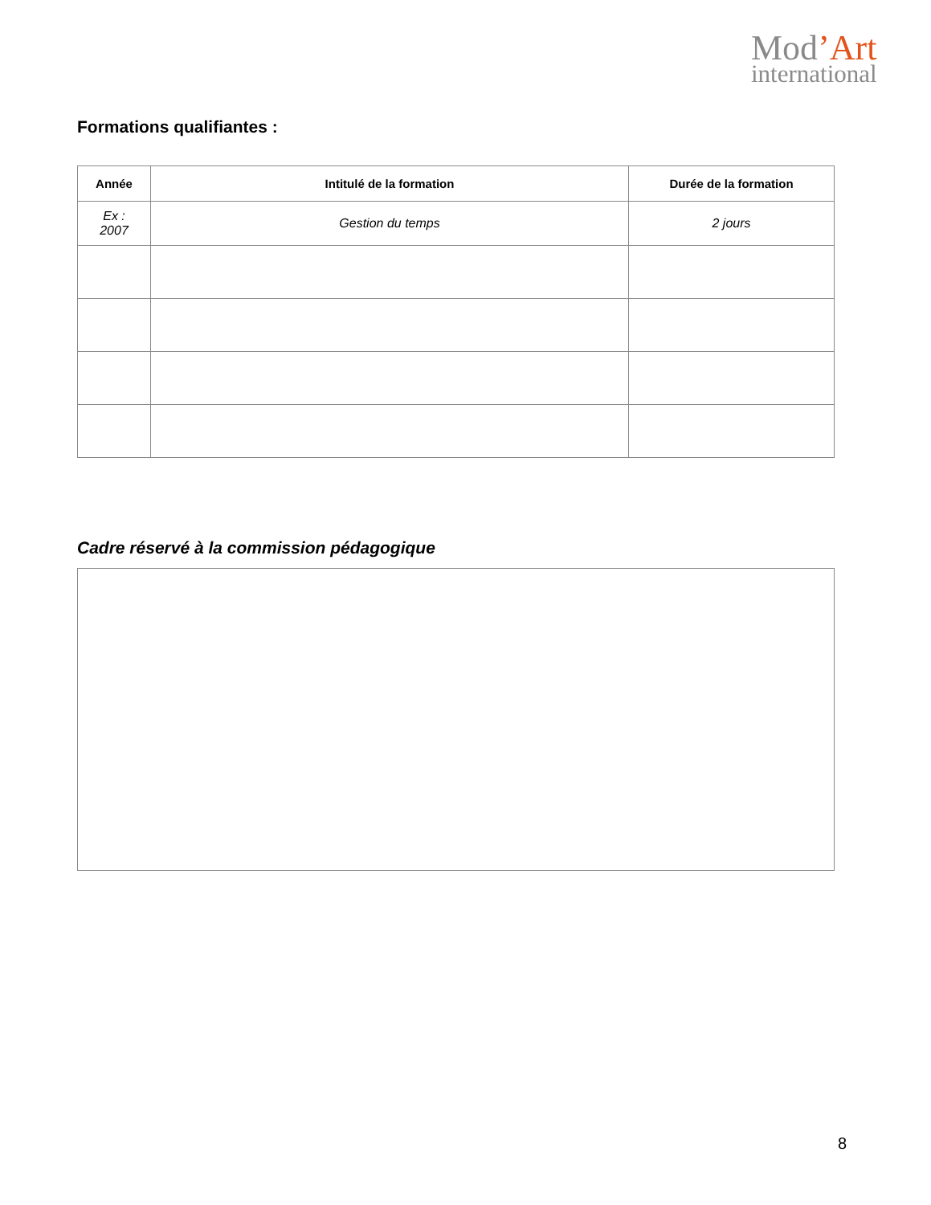Mod’Art
international
Formations qualifiantes :
| Année | Intitulé de la formation | Durée de la formation |
| --- | --- | --- |
| Ex : 2007 | Gestion du temps | 2 jours |
Cadre réservé à la commission pédagogique
8